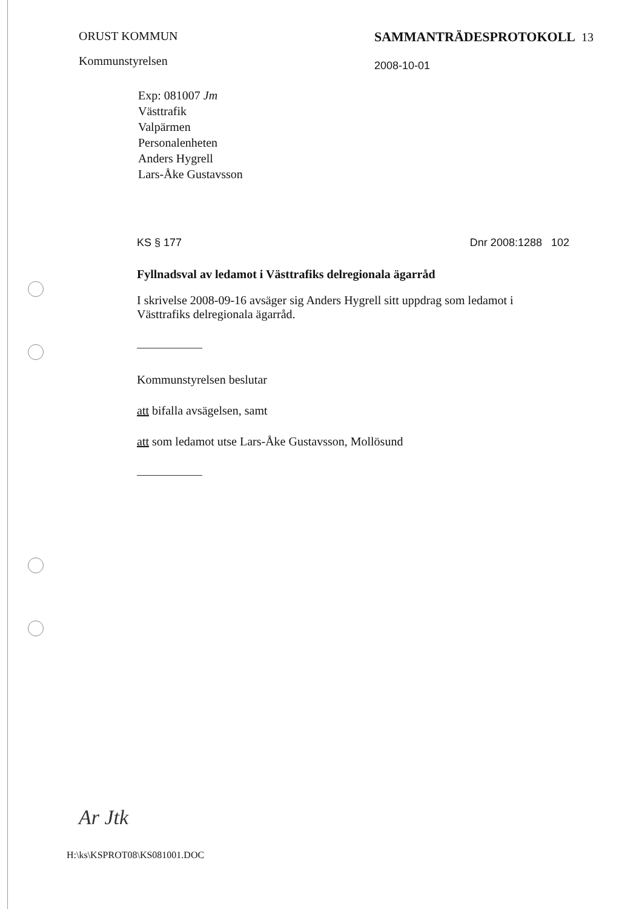ORUST KOMMUN
Kommunstyrelsen
SAMMANTRÄDESPROTOKOLL 13
2008-10-01
Exp: 081007 Jm
Västtrafik
Valpärmen
Personalenheten
Anders Hygrell
Lars-Åke Gustavsson
KS § 177 Dnr 2008:1288 102
Fyllnadsval av ledamot i Västtrafiks delregionala ägarråd
I skrivelse 2008-09-16 avsäger sig Anders Hygrell sitt uppdrag som ledamot i Västtrafiks delregionala ägarråd.
Kommunstyrelsen beslutar
att bifalla avsägelsen, samt
att som ledamot utse Lars-Åke Gustavsson, Mollösund
Ar Jtk
H:\ks\KSPROT08\KS081001.DOC